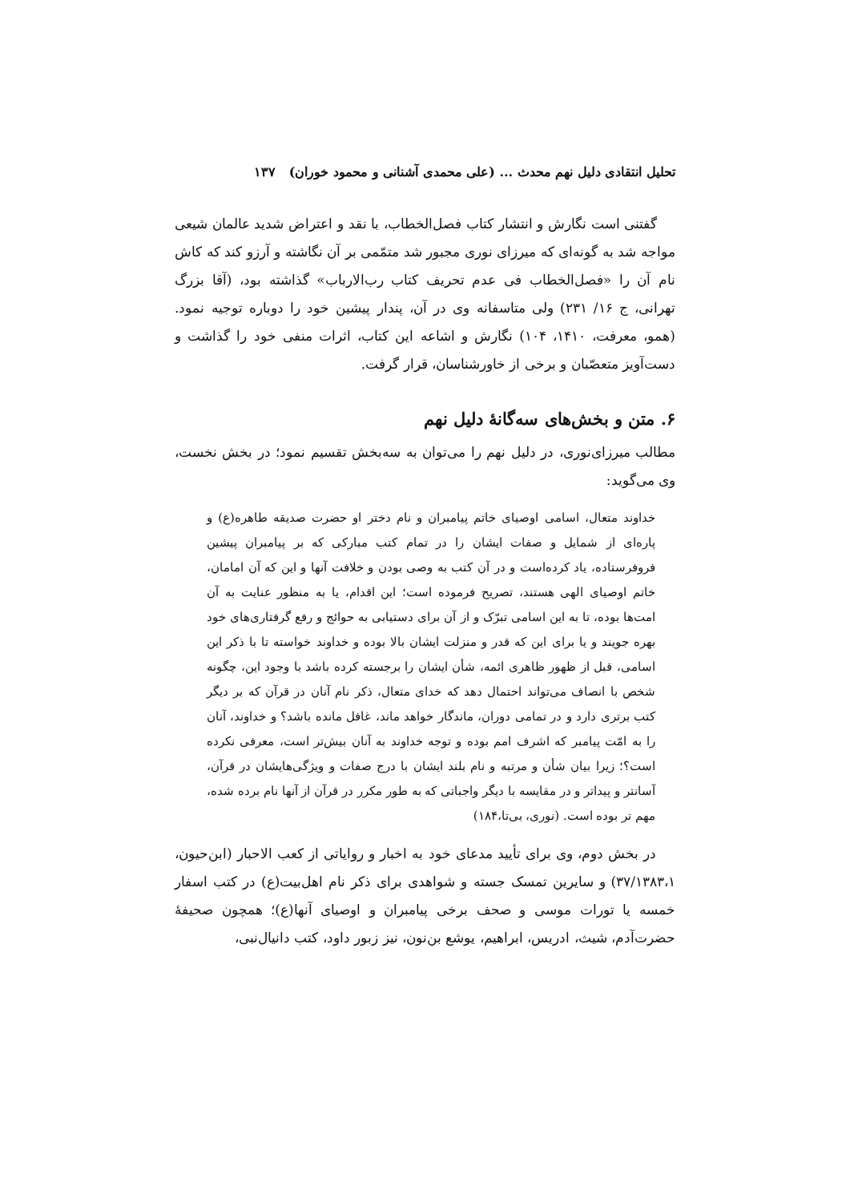تحلیل انتقادی دلیل نهم محدث ... (علی محمدی آشنانی و محمود خوران) ۱۳۷
گفتنی است نگارش و انتشار کتاب فصل‌الخطاب، با نقد و اعتراض شدید عالمان شیعی مواجه شد به گونه‌ای که میرزای نوری مجبور شد متمّمی بر آن نگاشته و آرزو کند که کاش نام آن را «فصل‌الخطاب فی عدم تحریف کتاب رب‌الارباب» گذاشته بود، (آقا بزرگ تهرانی، ج ۱۶/ ۲۳۱) ولی متاسفانه وی در آن، پندار پیشین خود را دوباره توجیه نمود. (همو، معرفت، ۱۴۱۰، ۱۰۴) نگارش و اشاعه این کتاب، اثرات منفی خود را گذاشت و دست‌آویز متعصّبان و برخی از خاورشناسان، قرار گرفت.
۶. متن و بخش‌های سه‌گانهٔ دلیل نهم
مطالب میرزای‌نوری، در دلیل نهم را می‌توان به سه‌بخش تقسیم نمود؛ در بخش نخست، وی می‌گوید:
خداوند متعال، اسامی اوصیای خاتم پیامبران و نام دختر او حضرت صدیقه طاهره(ع) و پاره‌ای از شمایل و صفات ایشان را در تمام کتب مبارکی که بر پیامبران پیشین فروفرستاده، یاد کرده‌است و در آن کتب به وصی بودن و خلافت آنها و این که آن امامان، خاتم اوصیای الهی هستند، تصریح فرموده است؛ این اقدام، یا به منظور عنایت به آن امت‌ها بوده، تا به این اسامی تبرّک و از آن برای دستیابی به حوائج و رفع گرفتاری‌های خود بهره جویند و یا برای این که قدر و منزلت ایشان بالا بوده و خداوند خواسته تا با ذکر این اسامی، قبل از ظهور ظاهری ائمه، شأن ایشان را برجسته کرده باشد با وجود این، چگونه شخص با انصاف می‌تواند احتمال دهد که خدای متعال، ذکر نام آنان در قرآن که بر دیگر کتب برتری دارد و در تمامی دوران، ماندگار خواهد ماند، غافل مانده باشد؟ و خداوند، آنان را به امّت پیامبر که اشرف امم بوده و توجه خداوند به آنان بیش‌تر است، معرفی نکرده است؟؛ زیرا بیان شأن و مرتبه و نام بلند ایشان با درج صفات و ویژگی‌هایشان در قرآن، آسانتر و پیداتر و در مقایسه با دیگر واجباتی که به طور مکرر در قرآن از آنها نام برده شده، مهم تر بوده است. (نوری، بی‌تا،۱۸۴)
در بخش دوم، وی برای تأیید مدعای خود به اخبار و روایاتی از کعب الاحبار (ابن‌حیون، ۳۷/۱۳۸۳،۱) و سایرین تمسک جسته و شواهدی برای ذکر نام اهل‌بیت(ع) در کتب اسفار خمسه یا تورات موسی و صحف برخی پیامبران و اوصیای آنها(ع)؛ همچون صحیفهٔ حضرت‌آدم، شیث، ادریس، ابراهیم، یوشع بن‌نون، نیز زبور داود، کتب دانیال‌نبی،